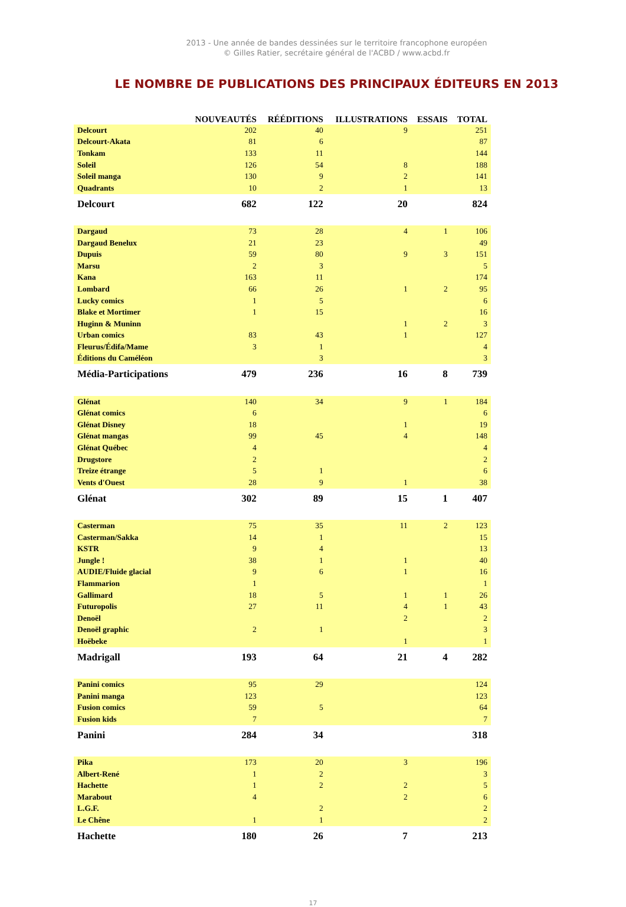2013 - Une année de bandes dessinées sur le territoire francophone européen
© Gilles Ratier, secrétaire général de l'ACBD / www.acbd.fr
LE NOMBRE DE PUBLICATIONS DES PRINCIPAUX ÉDITEURS EN 2013
| | NOUVEAUTÉS | RÉÉDITIONS | ILLUSTRATIONS | ESSAIS | TOTAL |
| --- | --- | --- | --- | --- | --- |
| Delcourt | 202 | 40 | 9 | | 251 |
| Delcourt-Akata | 81 | 6 | | | 87 |
| Tonkam | 133 | 11 | | | 144 |
| Soleil | 126 | 54 | 8 | | 188 |
| Soleil manga | 130 | 9 | 2 | | 141 |
| Quadrants | 10 | 2 | 1 | | 13 |
| Delcourt | 682 | 122 | 20 | | 824 |
| Dargaud | 73 | 28 | 4 | 1 | 106 |
| Dargaud Benelux | 21 | 23 | | | 49 |
| Dupuis | 59 | 80 | 9 | 3 | 151 |
| Marsu | 2 | 3 | | | 5 |
| Kana | 163 | 11 | | | 174 |
| Lombard | 66 | 26 | 1 | 2 | 95 |
| Lucky comics | 1 | 5 | | | 6 |
| Blake et Mortimer | 1 | 15 | | | 16 |
| Huginn & Muninn | | | 1 | 2 | 3 |
| Urban comics | 83 | 43 | 1 | | 127 |
| Fleurus/Édifa/Mame | 3 | 1 | | | 4 |
| Éditions du Caméléon | | 3 | | | 3 |
| Média-Participations | 479 | 236 | 16 | 8 | 739 |
| Glénat | 140 | 34 | 9 | 1 | 184 |
| Glénat comics | 6 | | | | 6 |
| Glénat Disney | 18 | | 1 | | 19 |
| Glénat mangas | 99 | 45 | 4 | | 148 |
| Glénat Québec | 4 | | | | 4 |
| Drugstore | 2 | | | | 2 |
| Treize étrange | 5 | 1 | | | 6 |
| Vents d'Ouest | 28 | 9 | 1 | | 38 |
| Glénat | 302 | 89 | 15 | 1 | 407 |
| Casterman | 75 | 35 | 11 | 2 | 123 |
| Casterman/Sakka | 14 | 1 | | | 15 |
| KSTR | 9 | 4 | | | 13 |
| Jungle ! | 38 | 1 | 1 | | 40 |
| AUDIE/Fluide glacial | 9 | 6 | 1 | | 16 |
| Flammarion | 1 | | | | 1 |
| Gallimard | 18 | 5 | 1 | 1 | 26 |
| Futuropolis | 27 | 11 | 4 | 1 | 43 |
| Denoël | | | 2 | | 2 |
| Denoël graphic | 2 | 1 | | | 3 |
| Hoëbeke | | | 1 | | 1 |
| Madrigall | 193 | 64 | 21 | 4 | 282 |
| Panini comics | 95 | 29 | | | 124 |
| Panini manga | 123 | | | | 123 |
| Fusion comics | 59 | 5 | | | 64 |
| Fusion kids | 7 | | | | 7 |
| Panini | 284 | 34 | | | 318 |
| Pika | 173 | 20 | 3 | | 196 |
| Albert-René | 1 | 2 | | | 3 |
| Hachette | 1 | 2 | 2 | | 5 |
| Marabout | 4 | | 2 | | 6 |
| L.G.F. | | 2 | | | 2 |
| Le Chêne | 1 | 1 | | | 2 |
| Hachette | 180 | 26 | 7 | | 213 |
17